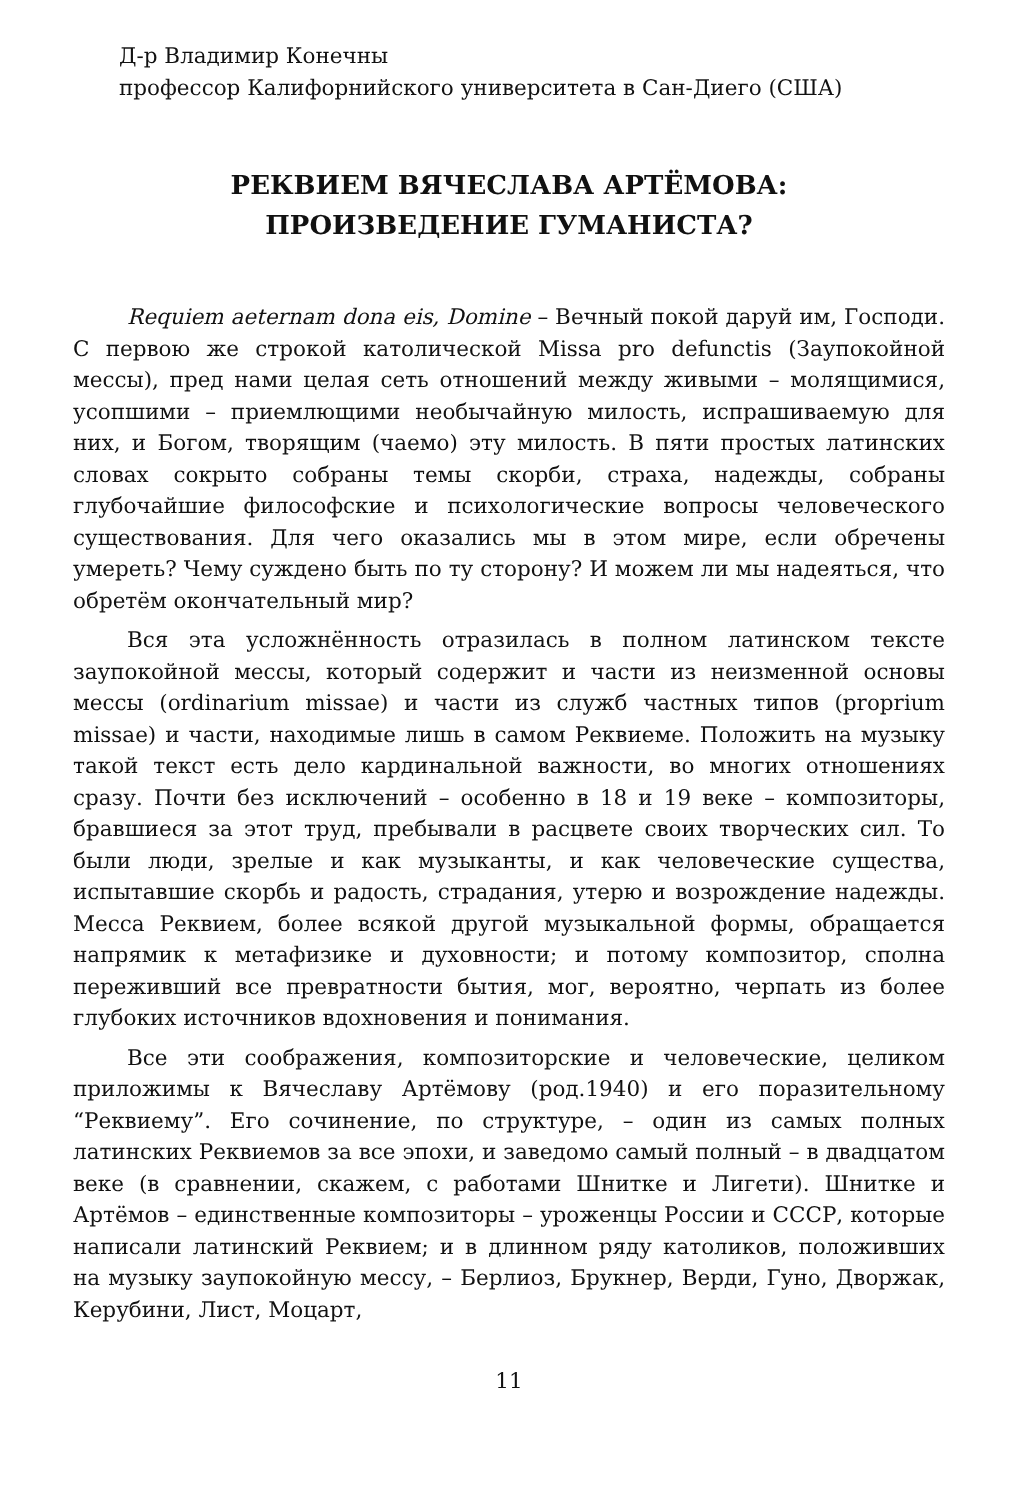Д-р Владимир Конечны
профессор Калифорнийского университета в Сан-Диего (США)
РЕКВИЕМ ВЯЧЕСЛАВА АРТЁМОВА:
ПРОИЗВЕДЕНИЕ ГУМАНИСТА?
Requiem aeternam dona eis, Domine – Вечный покой даруй им, Господи. С первою же строкой католической Missa pro defunctis (Заупокойной мессы), пред нами целая сеть отношений между живыми – молящимися, усопшими – приемлющими необычайную милость, испрашиваемую для них, и Богом, творящим (чаемо) эту милость. В пяти простых латинских словах сокрыто собраны темы скорби, страха, надежды, собраны глубочайшие философские и психологические вопросы человеческого существования. Для чего оказались мы в этом мире, если обречены умереть? Чему суждено быть по ту сторону? И можем ли мы надеяться, что обретём окончательный мир?
Вся эта усложнённость отразилась в полном латинском тексте заупокойной мессы, который содержит и части из неизменной основы мессы (ordinarium missae) и части из служб частных типов (proprium missae) и части, находимые лишь в самом Реквиеме. Положить на музыку такой текст есть дело кардинальной важности, во многих отношениях сразу. Почти без исключений – особенно в 18 и 19 веке – композиторы, бравшиеся за этот труд, пребывали в расцвете своих творческих сил. То были люди, зрелые и как музыканты, и как человеческие существа, испытавшие скорбь и радость, страдания, утерю и возрождение надежды. Месса Реквием, более всякой другой музыкальной формы, обращается напрямик к метафизике и духовности; и потому композитор, сполна переживший все превратности бытия, мог, вероятно, черпать из более глубоких источников вдохновения и понимания.
Все эти соображения, композиторские и человеческие, целиком приложимы к Вячеславу Артёмову (род.1940) и его поразительному “Реквиему”. Его сочинение, по структуре, – один из самых полных латинских Реквиемов за все эпохи, и заведомо самый полный – в двадцатом веке (в сравнении, скажем, с работами Шнитке и Лигети). Шнитке и Артёмов – единственные композиторы – уроженцы России и СССР, которые написали латинский Реквием; и в длинном ряду католиков, положивших на музыку заупокойную мессу, – Берлиоз, Брукнер, Верди, Гуно, Дворжак, Керубини, Лист, Моцарт,
11